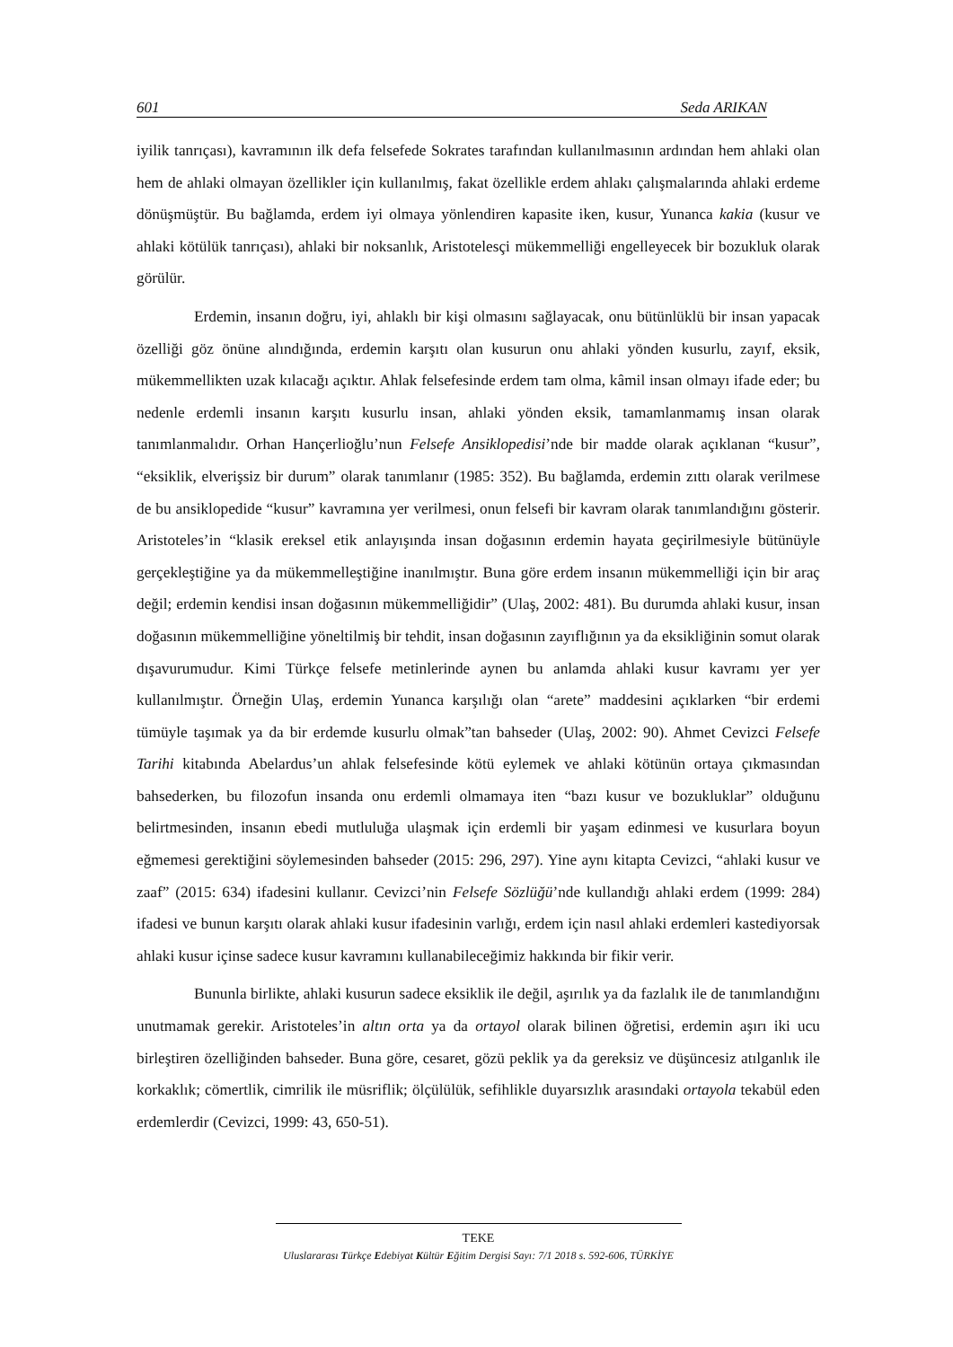601 Seda ARIKAN
iyilik tanrıçası), kavramının ilk defa felsefede Sokrates tarafından kullanılmasının ardından hem ahlaki olan hem de ahlaki olmayan özellikler için kullanılmış, fakat özellikle erdem ahlakı çalışmalarında ahlaki erdeme dönüşmüştür. Bu bağlamda, erdem iyi olmaya yönlendiren kapasite iken, kusur, Yunanca kakia (kusur ve ahlaki kötülük tanrıçası), ahlaki bir noksanlık, Aristotelesçi mükemmelliği engelleyecek bir bozukluk olarak görülür.
Erdemin, insanın doğru, iyi, ahlaklı bir kişi olmasını sağlayacak, onu bütünlüklü bir insan yapacak özelliği göz önüne alındığında, erdemin karşıtı olan kusurun onu ahlaki yönden kusurlu, zayıf, eksik, mükemmellikten uzak kılacağı açıktır. Ahlak felsefesinde erdem tam olma, kâmil insan olmayı ifade eder; bu nedenle erdemli insanın karşıtı kusurlu insan, ahlaki yönden eksik, tamamlanmamış insan olarak tanımlanmalıdır. Orhan Hançerlioğlu’nun Felsefe Ansiklopedisi’nde bir madde olarak açıklanan “kusur”, “eksiklik, elverişsiz bir durum” olarak tanımlanır (1985: 352). Bu bağlamda, erdemin zıttı olarak verilmese de bu ansiklopedide “kusur” kavramına yer verilmesi, onun felsefi bir kavram olarak tanımlandığını gösterir. Aristoteles’in “klasik ereksel etik anlayışında insan doğasının erdemin hayata geçirilmesiyle bütünüyle gerçekleştiğine ya da mükemmelleştiğine inanılmıştır. Buna göre erdem insanın mükemmelliği için bir araç değil; erdemin kendisi insan doğasının mükemmelliğidir” (Ulaş, 2002: 481). Bu durumda ahlaki kusur, insan doğasının mükemmelliğine yöneltilmiş bir tehdit, insan doğasının zayıflığının ya da eksikliğinin somut olarak dışavurumudur. Kimi Türkçe felsefe metinlerinde aynen bu anlamda ahlaki kusur kavramı yer yer kullanılmıştır. Örneğin Ulaş, erdemin Yunanca karşılığı olan “arete” maddesini açıklarken “bir erdemi tümüyle taşımak ya da bir erdemde kusurlu olmak”tan bahseder (Ulaş, 2002: 90). Ahmet Cevizci Felsefe Tarihi kitabında Abelardus’un ahlak felsefesinde kötü eylemek ve ahlaki kötünün ortaya çıkmasından bahsederken, bu filozofun insanda onu erdemli olmamaya iten “bazı kusur ve bozukluklar” olduğunu belirtmesinden, insanın ebedi mutluluğa ulaşmak için erdemli bir yaşam edinmesi ve kusurlara boyun eğmemesi gerektiğini söylemesinden bahseder (2015: 296, 297). Yine aynı kitapta Cevizci, “ahlaki kusur ve zaaf” (2015: 634) ifadesini kullanır. Cevizci’nin Felsefe Sözlüğü’nde kullandığı ahlaki erdem (1999: 284) ifadesi ve bunun karşıtı olarak ahlaki kusur ifadesinin varlığı, erdem için nasıl ahlaki erdemleri kastediyorsak ahlaki kusur içinse sadece kusur kavramını kullanabileceğimiz hakkında bir fikir verir.
Bununla birlikte, ahlaki kusurun sadece eksiklik ile değil, aşırılık ya da fazlalık ile de tanımlandığını unutmamak gerekir. Aristoteles’in altın orta ya da ortayol olarak bilinen öğretisi, erdemin aşırı iki ucu birleştiren özelliğinden bahseder. Buna göre, cesaret, gözü peklik ya da gereksiz ve düşüncesiz atılganlık ile korkaklık; cömertlik, cimrilik ile müsriflik; ölçülülük, sefihlikle duyarsızlık arasındaki ortayola tekabül eden erdemlerdir (Cevizci, 1999: 43, 650-51).
TEKE
Uluslararası Türkçe Edebiyat Kültür Eğitim Dergisi Sayı: 7/1 2018 s. 592-606, TÜRKİYE